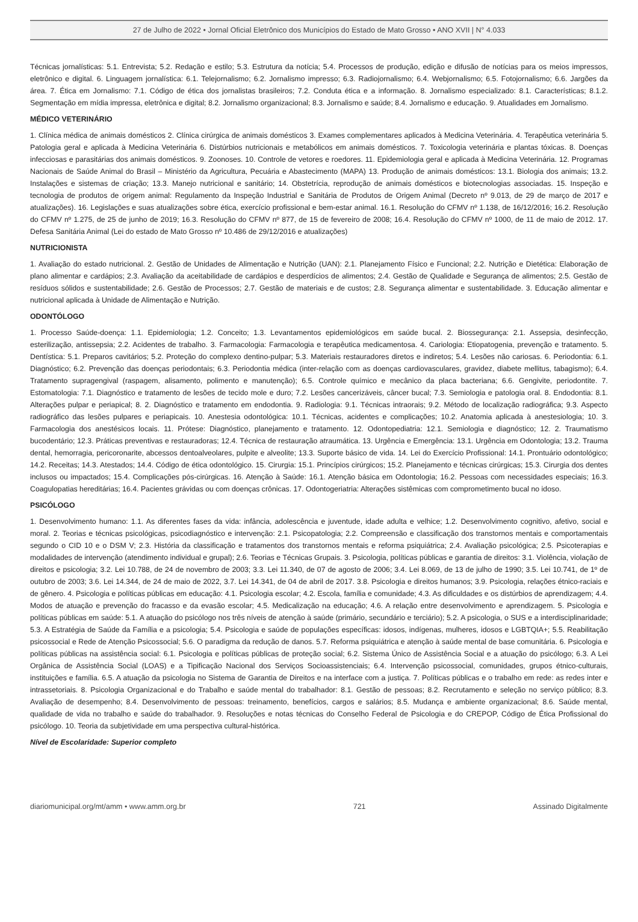27 de Julho de 2022 • Jornal Oficial Eletrônico dos Municípios do Estado de Mato Grosso • ANO XVII | N° 4.033
Técnicas jornalísticas: 5.1. Entrevista; 5.2. Redação e estilo; 5.3. Estrutura da notícia; 5.4. Processos de produção, edição e difusão de notícias para os meios impressos, eletrônico e digital. 6. Linguagem jornalística: 6.1. Telejornalismo; 6.2. Jornalismo impresso; 6.3. Radiojornalismo; 6.4. Webjornalismo; 6.5. Fotojornalismo; 6.6. Jargões da área. 7. Ética em Jornalismo: 7.1. Código de ética dos jornalistas brasileiros; 7.2. Conduta ética e a informação. 8. Jornalismo especializado: 8.1. Características; 8.1.2. Segmentação em mídia impressa, eletrônica e digital; 8.2. Jornalismo organizacional; 8.3. Jornalismo e saúde; 8.4. Jornalismo e educação. 9. Atualidades em Jornalismo.
MÉDICO VETERINÁRIO
1. Clínica médica de animais domésticos 2. Clínica cirúrgica de animais domésticos 3. Exames complementares aplicados à Medicina Veterinária. 4. Terapêutica veterinária 5. Patologia geral e aplicada à Medicina Veterinária 6. Distúrbios nutricionais e metabólicos em animais domésticos. 7. Toxicologia veterinária e plantas tóxicas. 8. Doenças infecciosas e parasitárias dos animais domésticos. 9. Zoonoses. 10. Controle de vetores e roedores. 11. Epidemiologia geral e aplicada à Medicina Veterinária. 12. Programas Nacionais de Saúde Animal do Brasil – Ministério da Agricultura, Pecuária e Abastecimento (MAPA) 13. Produção de animais domésticos: 13.1. Biologia dos animais; 13.2. Instalações e sistemas de criação; 13.3. Manejo nutricional e sanitário; 14. Obstetrícia, reprodução de animais domésticos e biotecnologias associadas. 15. Inspeção e tecnologia de produtos de origem animal: Regulamento da Inspeção Industrial e Sanitária de Produtos de Origem Animal (Decreto nº 9.013, de 29 de março de 2017 e atualizações). 16. Legislações e suas atualizações sobre ética, exercício profissional e bem-estar animal. 16.1. Resolução do CFMV nº 1.138, de 16/12/2016; 16.2. Resolução do CFMV nº 1.275, de 25 de junho de 2019; 16.3. Resolução do CFMV nº 877, de 15 de fevereiro de 2008; 16.4. Resolução do CFMV nº 1000, de 11 de maio de 2012. 17. Defesa Sanitária Animal (Lei do estado de Mato Grosso nº 10.486 de 29/12/2016 e atualizações)
NUTRICIONISTA
1. Avaliação do estado nutricional. 2. Gestão de Unidades de Alimentação e Nutrição (UAN): 2.1. Planejamento Físico e Funcional; 2.2. Nutrição e Dietética: Elaboração de plano alimentar e cardápios; 2.3. Avaliação da aceitabilidade de cardápios e desperdícios de alimentos; 2.4. Gestão de Qualidade e Seguranҫa de alimentos; 2.5. Gestão de resíduos sólidos e sustentabilidade; 2.6. Gestão de Processos; 2.7. Gestão de materiais e de custos; 2.8. Segurança alimentar e sustentabilidade. 3. Educação alimentar e nutricional aplicada à Unidade de Alimentação e Nutrição.
ODONTÓLOGO
1. Processo Saúde-doença: 1.1. Epidemiologia; 1.2. Conceito; 1.3. Levantamentos epidemiológicos em saúde bucal. 2. Biossegurança: 2.1. Assepsia, desinfecção, esterilização, antissepsia; 2.2. Acidentes de trabalho. 3. Farmacologia: Farmacologia e terapêutica medicamentosa. 4. Cariologia: Etiopatogenia, prevenção e tratamento. 5. Dentística: 5.1. Preparos cavitários; 5.2. Proteção do complexo dentino-pulpar; 5.3. Materiais restauradores diretos e indiretos; 5.4. Lesões não cariosas. 6. Periodontia: 6.1. Diagnóstico; 6.2. Prevenção das doenças periodontais; 6.3. Periodontia médica (inter-relação com as doenças cardiovasculares, gravidez, diabete mellitus, tabagismo); 6.4. Tratamento supragengival (raspagem, alisamento, polimento e manutenção); 6.5. Controle químico e mecânico da placa bacteriana; 6.6. Gengivite, periodontite. 7. Estomatologia: 7.1. Diagnóstico e tratamento de lesões de tecido mole e duro; 7.2. Lesões cancerizáveis, câncer bucal; 7.3. Semiologia e patologia oral. 8. Endodontia: 8.1. Alterações pulpar e periapical; 8. 2. Diagnóstico e tratamento em endodontia. 9. Radiologia: 9.1. Técnicas intraorais; 9.2. Método de localização radiográfica; 9.3. Aspecto radiográfico das lesões pulpares e periapicais. 10. Anestesia odontológica: 10.1. Técnicas, acidentes e complicações; 10.2. Anatomia aplicada à anestesiologia; 10. 3. Farmacologia dos anestésicos locais. 11. Prótese: Diagnóstico, planejamento e tratamento. 12. Odontopediatria: 12.1. Semiologia e diagnóstico; 12. 2. Traumatismo bucodentário; 12.3. Práticas preventivas e restauradoras; 12.4. Técnica de restauração atraumática. 13. Urgência e Emergência: 13.1. Urgência em Odontologia; 13.2. Trauma dental, hemorragia, pericoronarite, abcessos dentoalveolares, pulpite e alveolite; 13.3. Suporte básico de vida. 14. Lei do Exercício Profissional: 14.1. Prontuário odontológico; 14.2. Receitas; 14.3. Atestados; 14.4. Código de ética odontológico. 15. Cirurgia: 15.1. Princípios cirúrgicos; 15.2. Planejamento e técnicas cirúrgicas; 15.3. Cirurgia dos dentes inclusos ou impactados; 15.4. Complicações pós-cirúrgicas. 16. Atenção à Saúde: 16.1. Atenção básica em Odontologia; 16.2. Pessoas com necessidades especiais; 16.3. Coagulopatias hereditárias; 16.4. Pacientes grávidas ou com doenças crônicas. 17. Odontogeriatria: Alterações sistêmicas com comprometimento bucal no idoso.
PSICÓLOGO
1. Desenvolvimento humano: 1.1. As diferentes fases da vida: infância, adolescência e juventude, idade adulta e velhice; 1.2. Desenvolvimento cognitivo, afetivo, social e moral. 2. Teorias e técnicas psicológicas, psicodiagnóstico e intervenção: 2.1. Psicopatologia; 2.2. Compreensão e classificação dos transtornos mentais e comportamentais segundo o CID 10 e o DSM V; 2.3. História da classificação e tratamentos dos transtornos mentais e reforma psiquiátrica; 2.4. Avaliação psicológica; 2.5. Psicoterapias e modalidades de intervenção (atendimento individual e grupal); 2.6. Teorias e Técnicas Grupais. 3. Psicologia, políticas públicas e garantia de direitos: 3.1. Violência, violação de direitos e psicologia; 3.2. Lei 10.788, de 24 de novembro de 2003; 3.3. Lei 11.340, de 07 de agosto de 2006; 3.4. Lei 8.069, de 13 de julho de 1990; 3.5. Lei 10.741, de 1º de outubro de 2003; 3.6. Lei 14.344, de 24 de maio de 2022, 3.7. Lei 14.341, de 04 de abril de 2017. 3.8. Psicologia e direitos humanos; 3.9. Psicologia, relações étnico-raciais e de gênero. 4. Psicologia e políticas públicas em educação: 4.1. Psicologia escolar; 4.2. Escola, família e comunidade; 4.3. As dificuldades e os distúrbios de aprendizagem; 4.4. Modos de atuação e prevenção do fracasso e da evasão escolar; 4.5. Medicalização na educação; 4.6. A relação entre desenvolvimento e aprendizagem. 5. Psicologia e políticas públicas em saúde: 5.1. A atuação do psicólogo nos três níveis de atenção à saúde (primário, secundário e terciário); 5.2. A psicologia, o SUS e a interdisciplinaridade; 5.3. A Estratégia de Saúde da Família e a psicologia; 5.4. Psicologia e saúde de populações específicas: idosos, indígenas, mulheres, idosos e LGBTQIA+; 5.5. Reabilitação psicossocial e Rede de Atenção Psicossocial; 5.6. O paradigma da redução de danos. 5.7. Reforma psiquiátrica e atenção à saúde mental de base comunitária. 6. Psicologia e políticas públicas na assistência social: 6.1. Psicologia e políticas públicas de proteção social; 6.2. Sistema Único de Assistência Social e a atuação do psicólogo; 6.3. A Lei Orgânica de Assistência Social (LOAS) e a Tipificação Nacional dos Serviços Socioassistenciais; 6.4. Intervenção psicossocial, comunidades, grupos étnico-culturais, instituições e família. 6.5. A atuação da psicologia no Sistema de Garantia de Direitos e na interface com a justiça. 7. Políticas públicas e o trabalho em rede: as redes inter e intrassetoriais. 8. Psicologia Organizacional e do Trabalho e saúde mental do trabalhador: 8.1. Gestão de pessoas; 8.2. Recrutamento e seleção no serviço público; 8.3. Avaliação de desempenho; 8.4. Desenvolvimento de pessoas: treinamento, benefícios, cargos e salários; 8.5. Mudança e ambiente organizacional; 8.6. Saúde mental, qualidade de vida no trabalho e saúde do trabalhador. 9. Resoluções e notas técnicas do Conselho Federal de Psicologia e do CREPOP, Código de Ética Profissional do psicólogo. 10. Teoria da subjetividade em uma perspectiva cultural-histórica.
Nível de Escolaridade: Superior completo
diariomunicipal.org/mt/amm • www.amm.org.br 721 Assinado Digitalmente